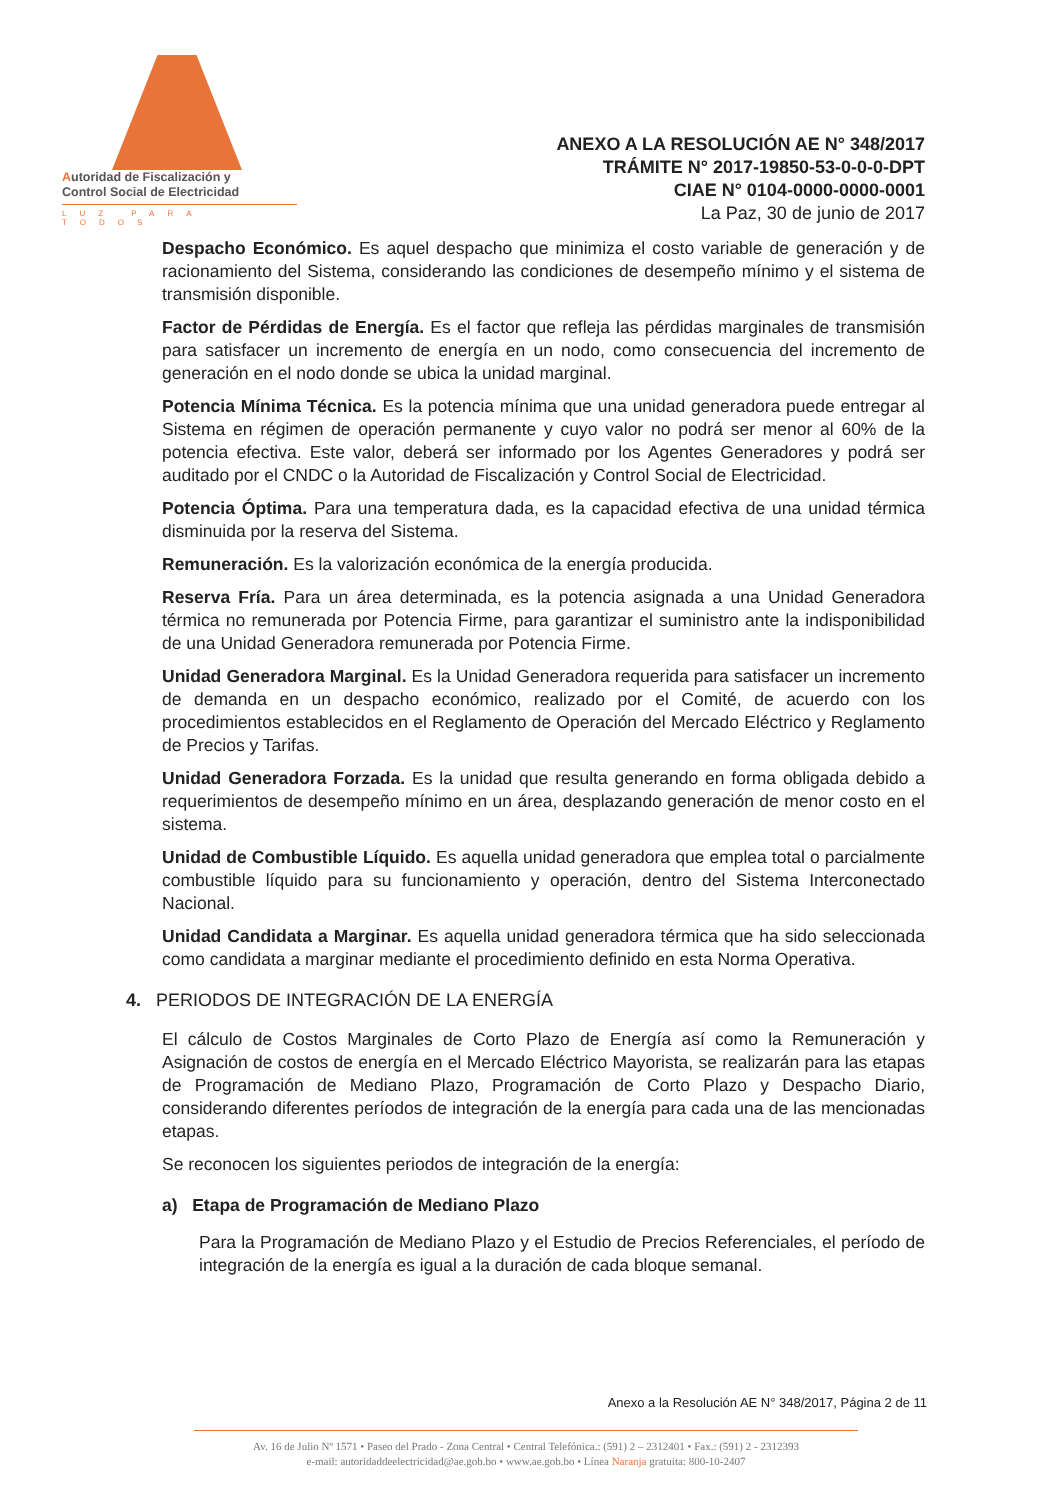Autoridad de Fiscalización y
Control Social de Electricidad
LUZ PARA TODOS
ANEXO A LA RESOLUCIÓN AE N° 348/2017
TRÁMITE N° 2017-19850-53-0-0-0-DPT
CIAE N° 0104-0000-0000-0001
La Paz, 30 de junio de 2017
Despacho Económico. Es aquel despacho que minimiza el costo variable de generación y de racionamiento del Sistema, considerando las condiciones de desempeño mínimo y el sistema de transmisión disponible.
Factor de Pérdidas de Energía. Es el factor que refleja las pérdidas marginales de transmisión para satisfacer un incremento de energía en un nodo, como consecuencia del incremento de generación en el nodo donde se ubica la unidad marginal.
Potencia Mínima Técnica. Es la potencia mínima que una unidad generadora puede entregar al Sistema en régimen de operación permanente y cuyo valor no podrá ser menor al 60% de la potencia efectiva. Este valor, deberá ser informado por los Agentes Generadores y podrá ser auditado por el CNDC o la Autoridad de Fiscalización y Control Social de Electricidad.
Potencia Óptima. Para una temperatura dada, es la capacidad efectiva de una unidad térmica disminuida por la reserva del Sistema.
Remuneración. Es la valorización económica de la energía producida.
Reserva Fría. Para un área determinada, es la potencia asignada a una Unidad Generadora térmica no remunerada por Potencia Firme, para garantizar el suministro ante la indisponibilidad de una Unidad Generadora remunerada por Potencia Firme.
Unidad Generadora Marginal. Es la Unidad Generadora requerida para satisfacer un incremento de demanda en un despacho económico, realizado por el Comité, de acuerdo con los procedimientos establecidos en el Reglamento de Operación del Mercado Eléctrico y Reglamento de Precios y Tarifas.
Unidad Generadora Forzada. Es la unidad que resulta generando en forma obligada debido a requerimientos de desempeño mínimo en un área, desplazando generación de menor costo en el sistema.
Unidad de Combustible Líquido. Es aquella unidad generadora que emplea total o parcialmente combustible líquido para su funcionamiento y operación, dentro del Sistema Interconectado Nacional.
Unidad Candidata a Marginar. Es aquella unidad generadora térmica que ha sido seleccionada como candidata a marginar mediante el procedimiento definido en esta Norma Operativa.
4. PERIODOS DE INTEGRACIÓN DE LA ENERGÍA
El cálculo de Costos Marginales de Corto Plazo de Energía así como la Remuneración y Asignación de costos de energía en el Mercado Eléctrico Mayorista, se realizarán para las etapas de Programación de Mediano Plazo, Programación de Corto Plazo y Despacho Diario, considerando diferentes períodos de integración de la energía para cada una de las mencionadas etapas.
Se reconocen los siguientes periodos de integración de la energía:
a) Etapa de Programación de Mediano Plazo
Para la Programación de Mediano Plazo y el Estudio de Precios Referenciales, el período de integración de la energía es igual a la duración de cada bloque semanal.
Anexo a la Resolución AE N° 348/2017, Página 2 de 11
Av. 16 de Julio Nº 1571 • Paseo del Prado - Zona Central • Central Telefónica.: (591) 2 – 2312401 • Fax.: (591) 2 - 2312393
e-mail: autoridaddeelectricidad@ae.gob.bo • www.ae.gob.bo • Línea Naranja gratuita: 800-10-2407